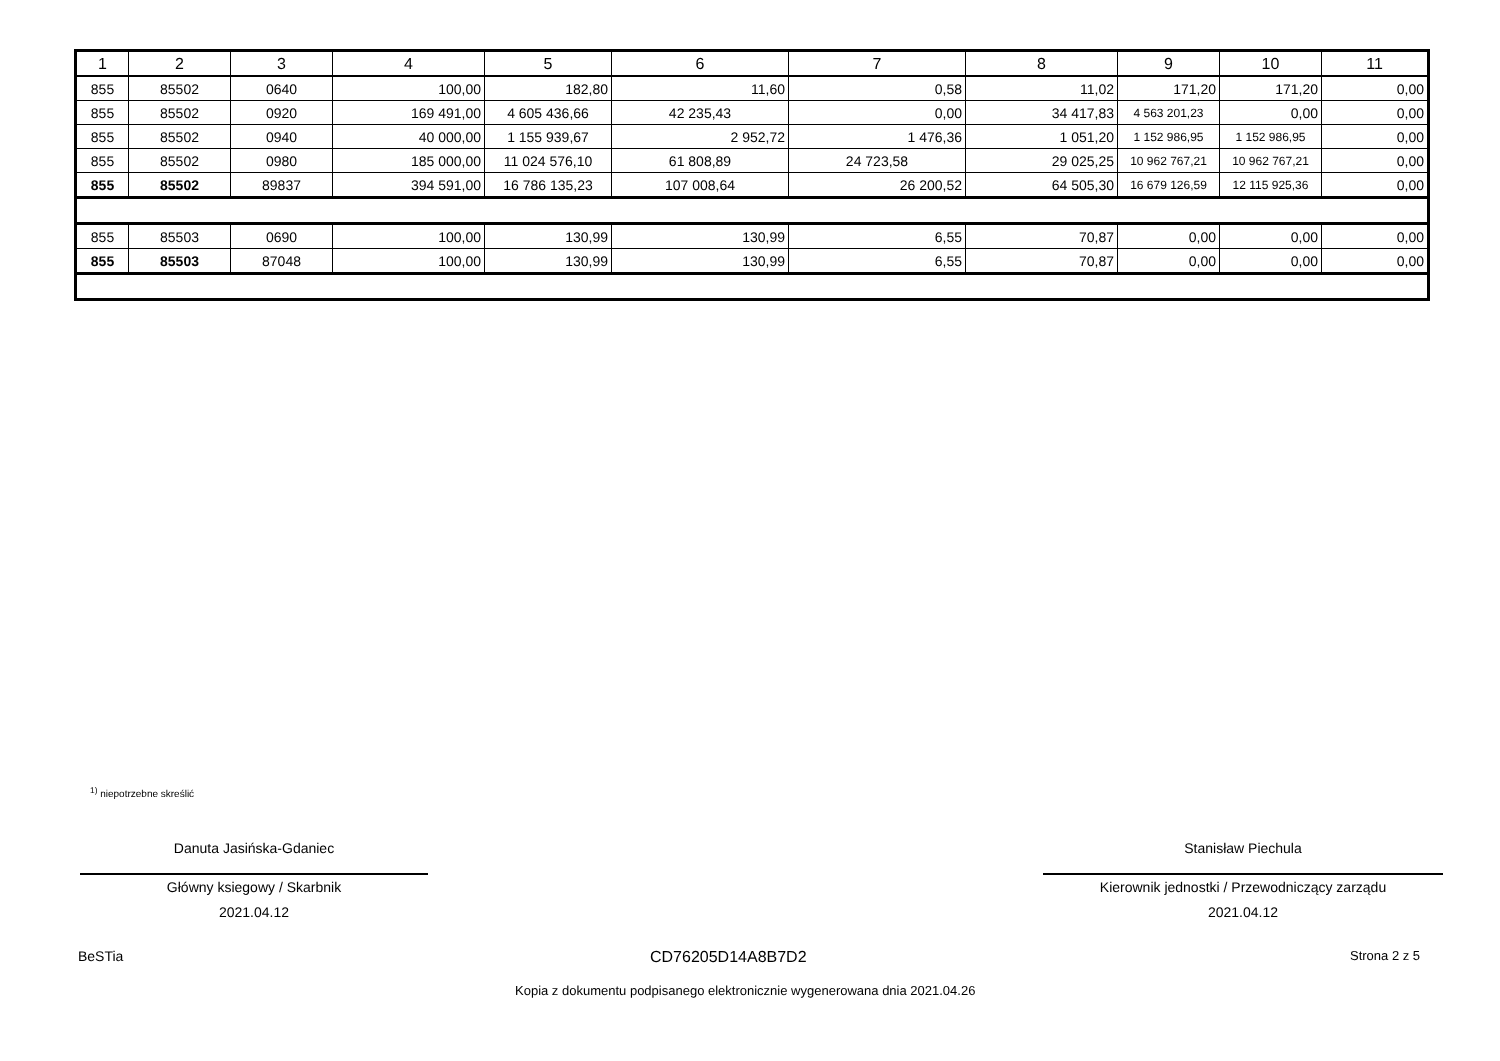| 1 | 2 | 3 | 4 | 5 | 6 | 7 | 8 | 9 | 10 | 11 |
| --- | --- | --- | --- | --- | --- | --- | --- | --- | --- | --- |
| 855 | 85502 | 0640 | 100,00 | 182,80 | 11,60 | 0,58 | 11,02 | 171,20 | 171,20 | 0,00 |
| 855 | 85502 | 0920 | 169 491,00 | 4 605 436,66 | 42 235,43 | 0,00 | 34 417,83 | 4 563 201,23 | 0,00 | 0,00 |
| 855 | 85502 | 0940 | 40 000,00 | 1 155 939,67 | 2 952,72 | 1 476,36 | 1 051,20 | 1 152 986,95 | 1 152 986,95 | 0,00 |
| 855 | 85502 | 0980 | 185 000,00 | 11 024 576,10 | 61 808,89 | 24 723,58 | 29 025,25 | 10 962 767,21 | 10 962 767,21 | 0,00 |
| 855 | 85502 | 89837 | 394 591,00 | 16 786 135,23 | 107 008,64 | 26 200,52 | 64 505,30 | 16 679 126,59 | 12 115 925,36 | 0,00 |
| 855 | 85503 | 0690 | 100,00 | 130,99 | 130,99 | 6,55 | 70,87 | 0,00 | 0,00 | 0,00 |
| 855 | 85503 | 87048 | 100,00 | 130,99 | 130,99 | 6,55 | 70,87 | 0,00 | 0,00 | 0,00 |
<sup>1)</sup> niepotrzebne skreślić
Danuta Jasińska-Gdaniec
Główny ksiegowy / Skarbnik
2021.04.12
Stanisław Piechula
Kierownik jednostki / Przewodniczący zarządu
2021.04.12
BeSTia CD76205D14A8B7D2 Strona 2 z 5
Kopia z dokumentu podpisanego elektronicznie wygenerowana dnia 2021.04.26